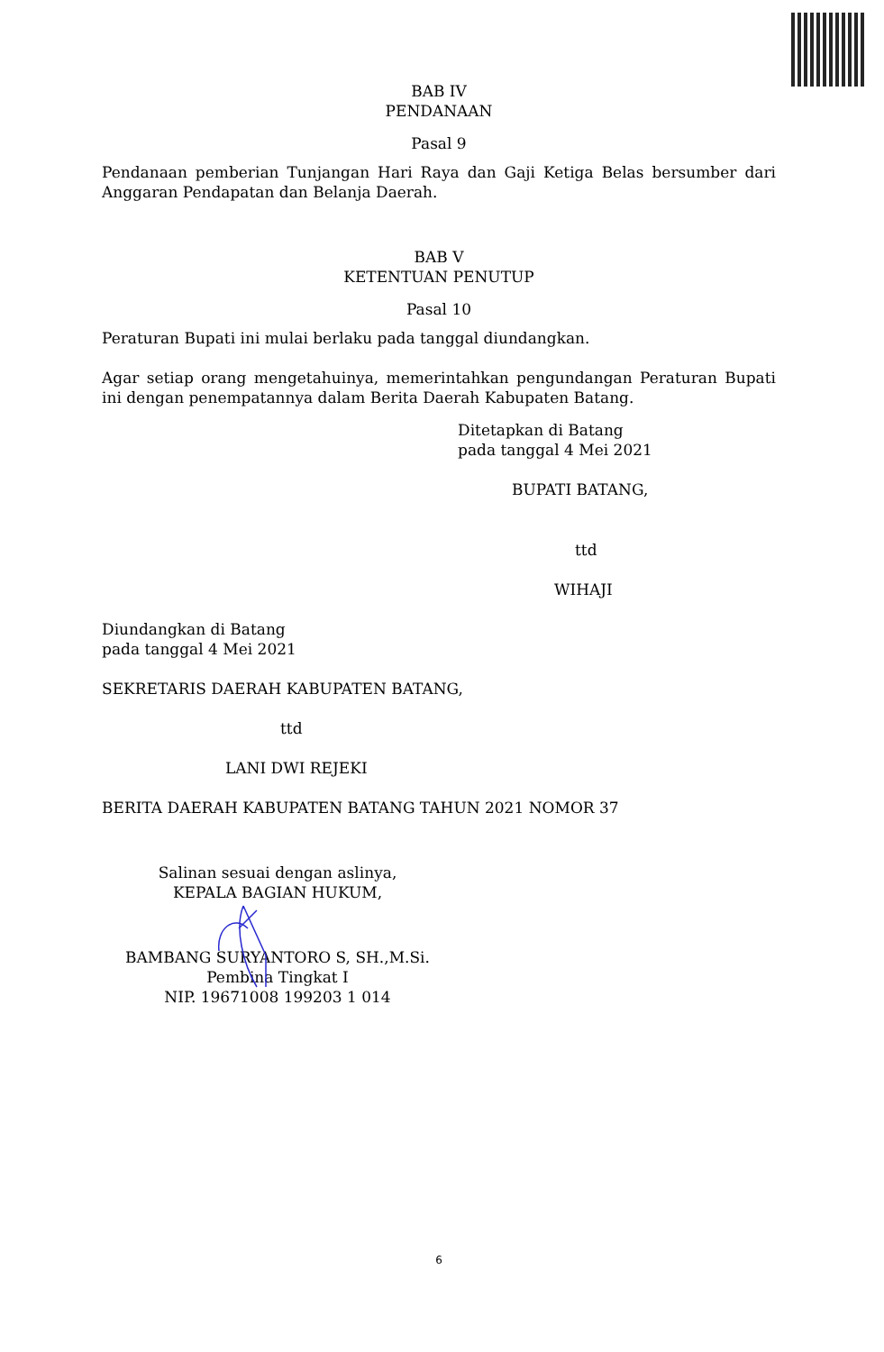BAB IV
PENDANAAN
Pasal 9
Pendanaan pemberian Tunjangan Hari Raya dan Gaji Ketiga Belas bersumber dari Anggaran Pendapatan dan Belanja Daerah.
BAB V
KETENTUAN PENUTUP
Pasal 10
Peraturan Bupati ini mulai berlaku pada tanggal diundangkan.
Agar setiap orang mengetahuinya, memerintahkan pengundangan Peraturan Bupati ini dengan penempatannya dalam Berita Daerah Kabupaten Batang.
Ditetapkan di Batang
pada tanggal 4 Mei 2021
BUPATI BATANG,
ttd
WIHAJI
Diundangkan di Batang
pada tanggal 4 Mei 2021
SEKRETARIS DAERAH KABUPATEN BATANG,
ttd
LANI DWI REJEKI
BERITA DAERAH KABUPATEN BATANG TAHUN 2021 NOMOR 37
Salinan sesuai dengan aslinya,
KEPALA BAGIAN HUKUM,
BAMBANG SURYANTORO S, SH.,M.Si.
Pembina Tingkat I
NIP. 19671008 199203 1 014
6